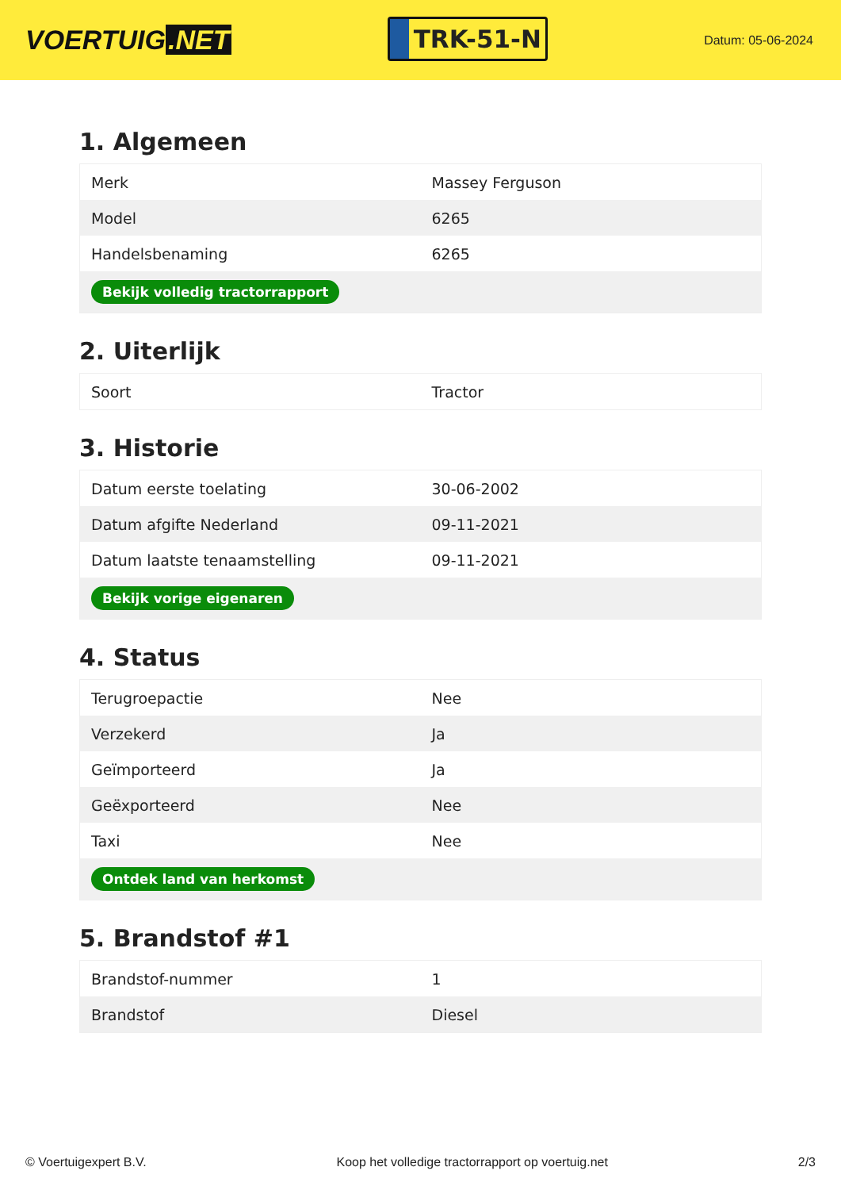VOERTUIG.NET
TRK-51-N
Datum: 05-06-2024
1. Algemeen
| Merk | Massey Ferguson |
| Model | 6265 |
| Handelsbenaming | 6265 |
| Bekijk volledig tractorrapport | |
2. Uiterlijk
| Soort | Tractor |
3. Historie
| Datum eerste toelating | 30-06-2002 |
| Datum afgifte Nederland | 09-11-2021 |
| Datum laatste tenaamstelling | 09-11-2021 |
| Bekijk vorige eigenaren | |
4. Status
| Terugroepactie | Nee |
| Verzekerd | Ja |
| Geïmporteerd | Ja |
| Geëxporteerd | Nee |
| Taxi | Nee |
| Ontdek land van herkomst | |
5. Brandstof #1
| Brandstof-nummer | 1 |
| Brandstof | Diesel |
© Voertuigexpert B.V. Koop het volledige tractorrapport op voertuig.net 2/3